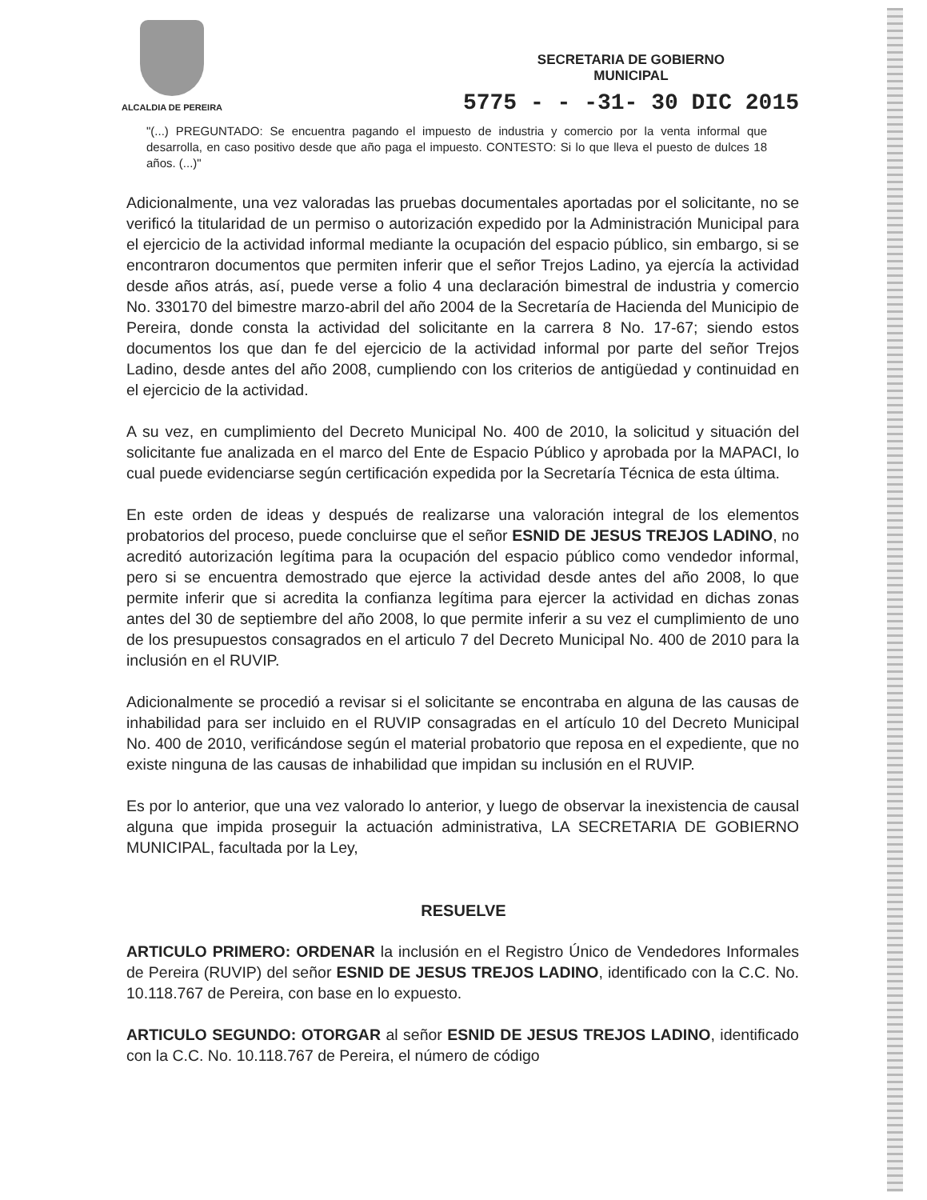ALCALDIA DE PEREIRA
SECRETARIA DE GOBIERNO
MUNICIPAL
5775 - - -31- 30 DIC 2015
"(...) PREGUNTADO: Se encuentra pagando el impuesto de industria y comercio por la venta informal que desarrolla, en caso positivo desde que año paga el impuesto. CONTESTO: Si lo que lleva el puesto de dulces 18 años. (...)"
Adicionalmente, una vez valoradas las pruebas documentales aportadas por el solicitante, no se verificó la titularidad de un permiso o autorización expedido por la Administración Municipal para el ejercicio de la actividad informal mediante la ocupación del espacio público, sin embargo, si se encontraron documentos que permiten inferir que el señor Trejos Ladino, ya ejercía la actividad desde años atrás, así, puede verse a folio 4 una declaración bimestral de industria y comercio No. 330170 del bimestre marzo-abril del año 2004 de la Secretaría de Hacienda del Municipio de Pereira, donde consta la actividad del solicitante en la carrera 8 No. 17-67; siendo estos documentos los que dan fe del ejercicio de la actividad informal por parte del señor Trejos Ladino, desde antes del año 2008, cumpliendo con los criterios de antigüedad y continuidad en el ejercicio de la actividad.
A su vez, en cumplimiento del Decreto Municipal No. 400 de 2010, la solicitud y situación del solicitante fue analizada en el marco del Ente de Espacio Público y aprobada por la MAPACI, lo cual puede evidenciarse según certificación expedida por la Secretaría Técnica de esta última.
En este orden de ideas y después de realizarse una valoración integral de los elementos probatorios del proceso, puede concluirse que el señor ESNID DE JESUS TREJOS LADINO, no acreditó autorización legítima para la ocupación del espacio público como vendedor informal, pero si se encuentra demostrado que ejerce la actividad desde antes del año 2008, lo que permite inferir que si acredita la confianza legítima para ejercer la actividad en dichas zonas antes del 30 de septiembre del año 2008, lo que permite inferir a su vez el cumplimiento de uno de los presupuestos consagrados en el articulo 7 del Decreto Municipal No. 400 de 2010 para la inclusión en el RUVIP.
Adicionalmente se procedió a revisar si el solicitante se encontraba en alguna de las causas de inhabilidad para ser incluido en el RUVIP consagradas en el artículo 10 del Decreto Municipal No. 400 de 2010, verificándose según el material probatorio que reposa en el expediente, que no existe ninguna de las causas de inhabilidad que impidan su inclusión en el RUVIP.
Es por lo anterior, que una vez valorado lo anterior, y luego de observar la inexistencia de causal alguna que impida proseguir la actuación administrativa, LA SECRETARIA DE GOBIERNO MUNICIPAL, facultada por la Ley,
RESUELVE
ARTICULO PRIMERO: ORDENAR la inclusión en el Registro Único de Vendedores Informales de Pereira (RUVIP) del señor ESNID DE JESUS TREJOS LADINO, identificado con la C.C. No. 10.118.767 de Pereira, con base en lo expuesto.
ARTICULO SEGUNDO: OTORGAR al señor ESNID DE JESUS TREJOS LADINO, identificado con la C.C. No. 10.118.767 de Pereira, el número de código